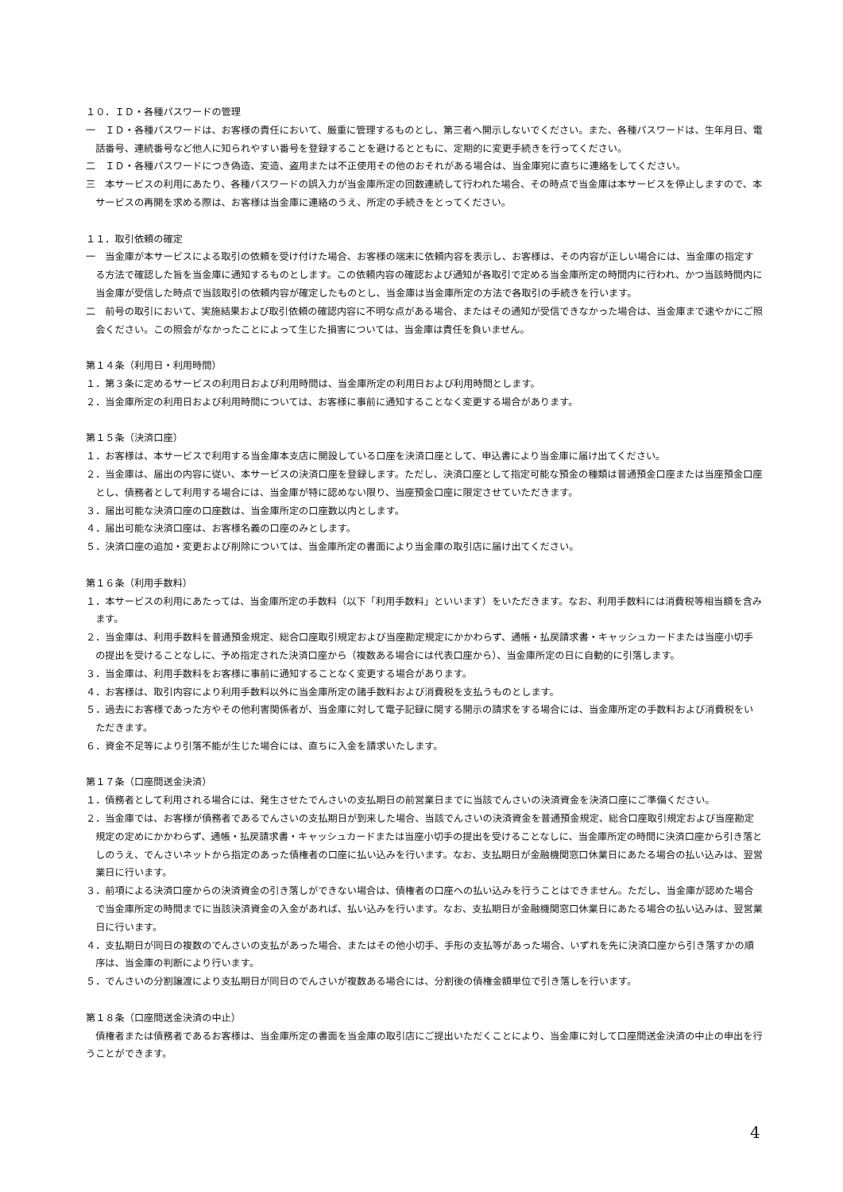１０．ＩＤ・各種パスワードの管理
一　ＩＤ・各種パスワードは、お客様の責任において、厳重に管理するものとし、第三者へ開示しないでください。また、各種パスワードは、生年月日、電話番号、連続番号など他人に知られやすい番号を登録することを避けるとともに、定期的に変更手続きを行ってください。
二　ＩＤ・各種パスワードにつき偽造、変造、盗用または不正使用その他のおそれがある場合は、当金庫宛に直ちに連絡をしてください。
三　本サービスの利用にあたり、各種パスワードの誤入力が当金庫所定の回数連続して行われた場合、その時点で当金庫は本サービスを停止しますので、本サービスの再開を求める際は、お客様は当金庫に連絡のうえ、所定の手続きをとってください。
１１．取引依頼の確定
一　当金庫が本サービスによる取引の依頼を受け付けた場合、お客様の端末に依頼内容を表示し、お客様は、その内容が正しい場合には、当金庫の指定する方法で確認した旨を当金庫に通知するものとします。この依頼内容の確認および通知が各取引で定める当金庫所定の時間内に行われ、かつ当該時間内に当金庫が受信した時点で当該取引の依頼内容が確定したものとし、当金庫は当金庫所定の方法で各取引の手続きを行います。
二　前号の取引において、実施結果および取引依頼の確認内容に不明な点がある場合、またはその通知が受信できなかった場合は、当金庫まで速やかにご照会ください。この照会がなかったことによって生じた損害については、当金庫は責任を負いません。
第１４条（利用日・利用時間）
１．第３条に定めるサービスの利用日および利用時間は、当金庫所定の利用日および利用時間とします。
２．当金庫所定の利用日および利用時間については、お客様に事前に通知することなく変更する場合があります。
第１５条（決済口座）
１．お客様は、本サービスで利用する当金庫本支店に開設している口座を決済口座として、申込書により当金庫に届け出てください。
２．当金庫は、届出の内容に従い、本サービスの決済口座を登録します。ただし、決済口座として指定可能な預金の種類は普通預金口座または当座預金口座とし、債務者として利用する場合には、当金庫が特に認めない限り、当座預金口座に限定させていただきます。
３．届出可能な決済口座の口座数は、当金庫所定の口座数以内とします。
４．届出可能な決済口座は、お客様名義の口座のみとします。
５．決済口座の追加・変更および削除については、当金庫所定の書面により当金庫の取引店に届け出てください。
第１６条（利用手数料）
１．本サービスの利用にあたっては、当金庫所定の手数料（以下「利用手数料」といいます）をいただきます。なお、利用手数料には消費税等相当額を含みます。
２．当金庫は、利用手数料を普通預金規定、総合口座取引規定および当座勘定規定にかかわらず、通帳・払戻請求書・キャッシュカードまたは当座小切手の提出を受けることなしに、予め指定された決済口座から（複数ある場合には代表口座から）、当金庫所定の日に自動的に引落します。
３．当金庫は、利用手数料をお客様に事前に通知することなく変更する場合があります。
４．お客様は、取引内容により利用手数料以外に当金庫所定の諸手数料および消費税を支払うものとします。
５．過去にお客様であった方やその他利害関係者が、当金庫に対して電子記録に関する開示の請求をする場合には、当金庫所定の手数料および消費税をいただきます。
６．資金不足等により引落不能が生じた場合には、直ちに入金を請求いたします。
第１７条（口座間送金決済）
１．債務者として利用される場合には、発生させたでんさいの支払期日の前営業日までに当該でんさいの決済資金を決済口座にご準備ください。
２．当金庫では、お客様が債務者であるでんさいの支払期日が到来した場合、当該でんさいの決済資金を普通預金規定、総合口座取引規定および当座勘定規定の定めにかかわらず、通帳・払戻請求書・キャッシュカードまたは当座小切手の提出を受けることなしに、当金庫所定の時間に決済口座から引き落としのうえ、でんさいネットから指定のあった債権者の口座に払い込みを行います。なお、支払期日が金融機関窓口休業日にあたる場合の払い込みは、翌営業日に行います。
３．前項による決済口座からの決済資金の引き落しができない場合は、債権者の口座への払い込みを行うことはできません。ただし、当金庫が認めた場合で当金庫所定の時間までに当該決済資金の入金があれば、払い込みを行います。なお、支払期日が金融機関窓口休業日にあたる場合の払い込みは、翌営業日に行います。
４．支払期日が同日の複数のでんさいの支払があった場合、またはその他小切手、手形の支払等があった場合、いずれを先に決済口座から引き落すかの順序は、当金庫の判断により行います。
５．でんさいの分割譲渡により支払期日が同日のでんさいが複数ある場合には、分割後の債権金額単位で引き落しを行います。
第１８条（口座間送金決済の中止）
　債権者または債務者であるお客様は、当金庫所定の書面を当金庫の取引店にご提出いただくことにより、当金庫に対して口座間送金決済の中止の申出を行うことができます。
4